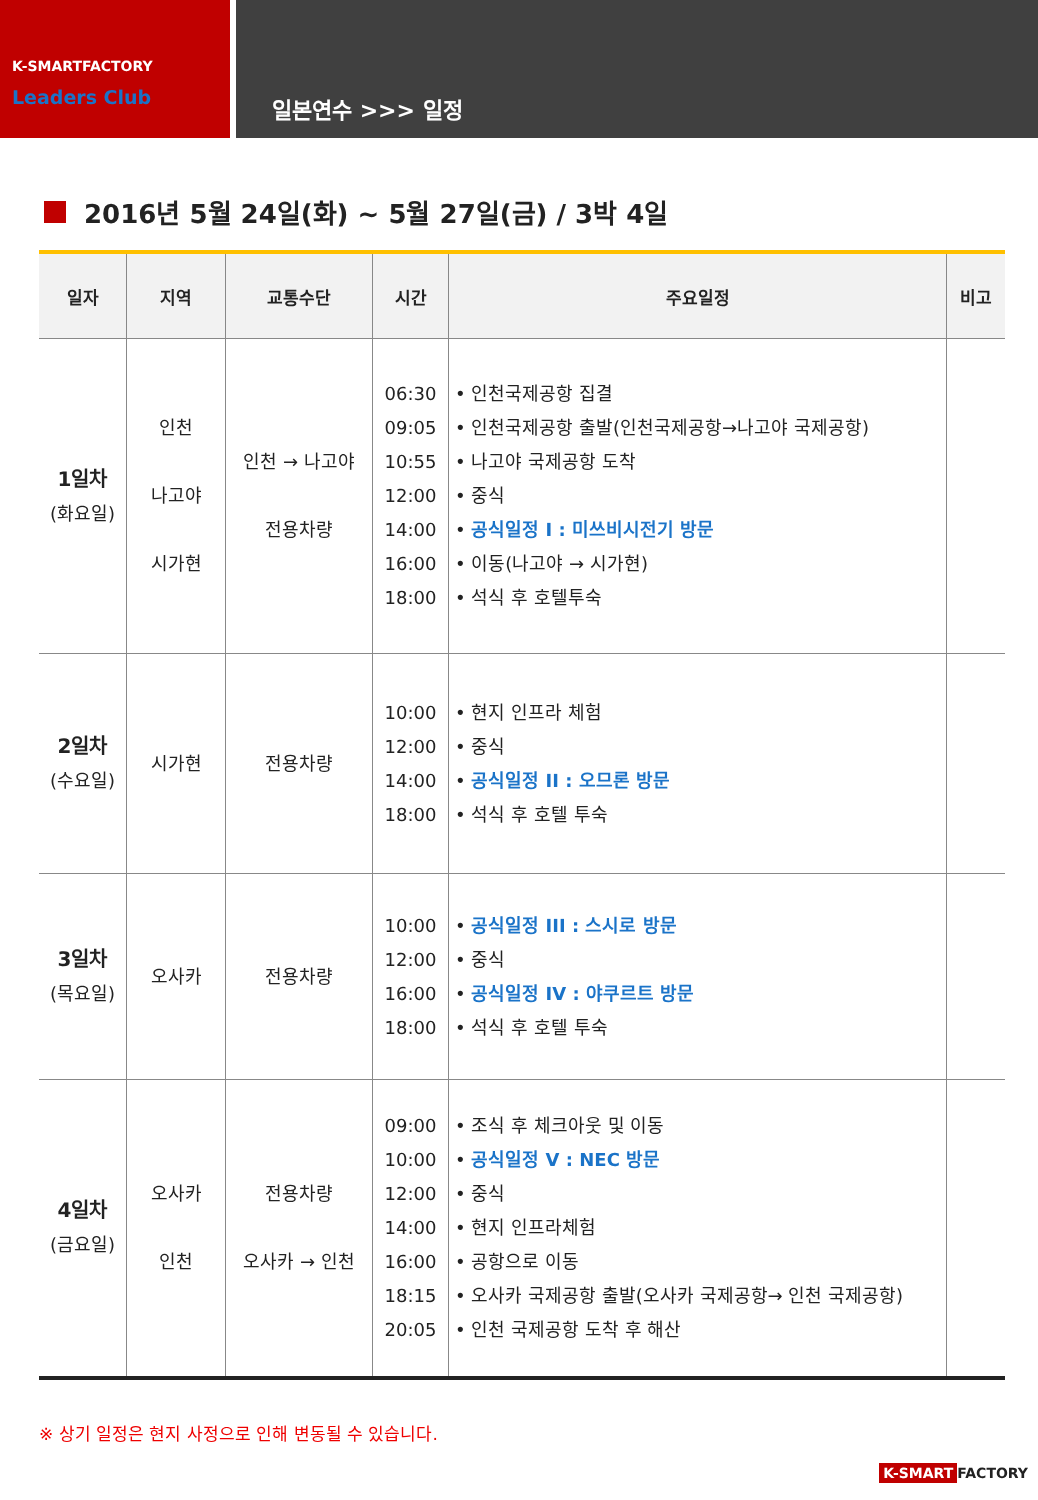K-SMARTFACTORY
Leaders Club
일본연수 >>> 일정
2016년 5월 24일(화) ~ 5월 27일(금) / 3박 4일
| 일자 | 지역 | 교통수단 | 시간 | 주요일정 | 비고 |
| --- | --- | --- | --- | --- | --- |
| 1일차 (화요일) | 인천 나고야 시가현 | 인천 → 나고야 전용차량 | 06:30 09:05 10:55 12:00 14:00 16:00 18:00 | • 인천국제공항 집결 • 인천국제공항 출발(인천국제공항→나고야 국제공항) • 나고야 국제공항 도착 • 중식 • 공식일정 I : 미쓰비시전기 방문 • 이동(나고야 → 시가현) • 석식 후 호텔투숙 | |
| 2일차 (수요일) | 시가현 | 전용차량 | 10:00 12:00 14:00 18:00 | • 현지 인프라 체험 • 중식 • 공식일정 II : 오므론 방문 • 석식 후 호텔 투숙 | |
| 3일차 (목요일) | 오사카 | 전용차량 | 10:00 12:00 16:00 18:00 | • 공식일정 III : 스시로 방문 • 중식 • 공식일정 IV : 야쿠르트 방문 • 석식 후 호텔 투숙 | |
| 4일차 (금요일) | 오사카 인천 | 전용차량 오사카 → 인천 | 09:00 10:00 12:00 14:00 16:00 18:15 20:05 | • 조식 후 체크아웃 및 이동 • 공식일정 V : NEC 방문 • 중식 • 현지 인프라체험 • 공항으로 이동 • 오사카 국제공항 출발(오사카 국제공항→ 인천 국제공항) • 인천 국제공항 도착 후 해산 | |
※ 상기 일정은 현지 사정으로 인해 변동될 수 있습니다.
K-SMART FACTORY